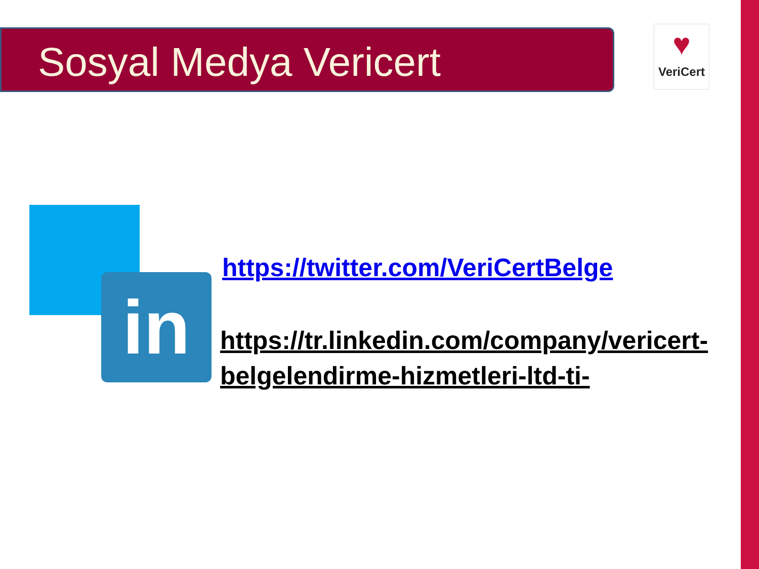Sosyal Medya Vericert
♥
VeriCert
in
https://twitter.com/VeriCertBelge
https://tr.linkedin.com/company/vericert-belgelendirme-hizmetleri-ltd-ti-